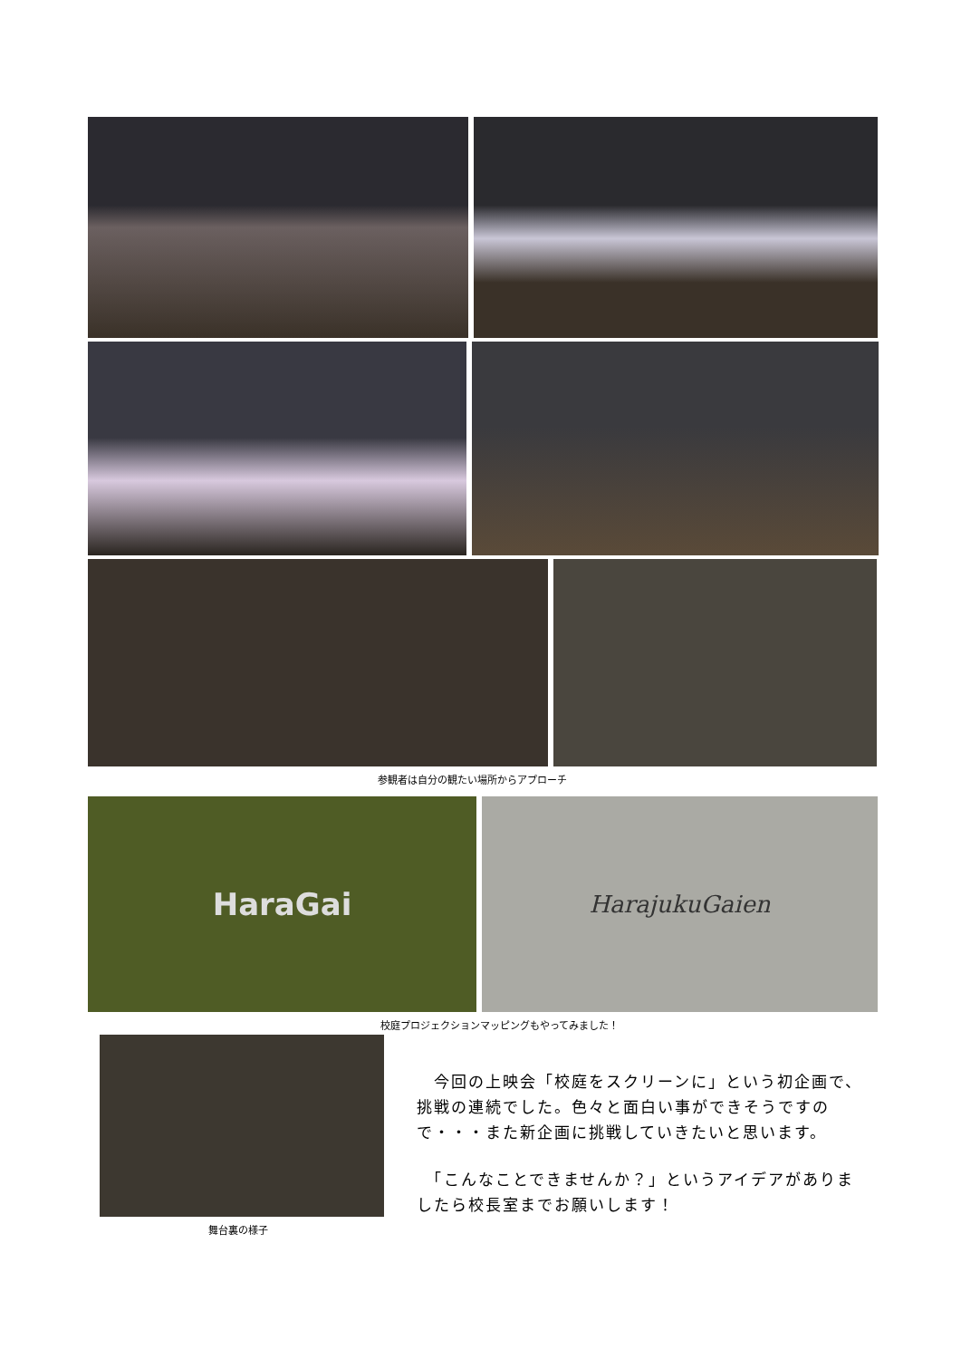参観者は自分の観たい場所からアプローチ
HaraGai
HarajukuGaien
校庭プロジェクションマッピングもやってみました！
舞台裏の様子
　今回の上映会「校庭をスクリーンに」という初企画で、挑戦の連続でした。色々と面白い事ができそうですので・・・また新企画に挑戦していきたいと思います。
　「こんなことできませんか？」というアイデアがありましたら校長室までお願いします！